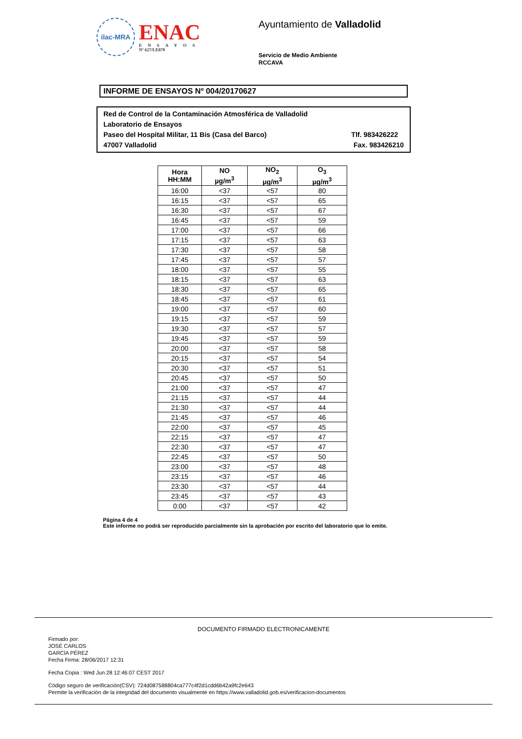ilac-MRA
ENAC
ENSAYOS
Nº 627/LE870
Ayuntamiento de Valladolid
Servicio de Medio Ambiente
RCCAVA
INFORME DE ENSAYOS Nº 004/20170627
Red de Control de la Contaminación Atmosférica de Valladolid
Laboratorio de Ensayos
Paseo del Hospital Militar, 11 Bis (Casa del Barco) Tlf. 983426222
47007 Valladolid Fax. 983426210
| Hora HH:MM | NO µg/m<sup>3</sup> | NO<sub>2</sub> µg/m<sup>3</sup> | O<sub>3</sub> µg/m<sup>3</sup> |
| --- | --- | --- | --- |
| 16:00 | <37 | <57 | 80 |
| 16:15 | <37 | <57 | 65 |
| 16:30 | <37 | <57 | 67 |
| 16:45 | <37 | <57 | 59 |
| 17:00 | <37 | <57 | 66 |
| 17:15 | <37 | <57 | 63 |
| 17:30 | <37 | <57 | 58 |
| 17:45 | <37 | <57 | 57 |
| 18:00 | <37 | <57 | 55 |
| 18:15 | <37 | <57 | 63 |
| 18:30 | <37 | <57 | 65 |
| 18:45 | <37 | <57 | 61 |
| 19:00 | <37 | <57 | 60 |
| 19:15 | <37 | <57 | 59 |
| 19:30 | <37 | <57 | 57 |
| 19:45 | <37 | <57 | 59 |
| 20:00 | <37 | <57 | 58 |
| 20:15 | <37 | <57 | 54 |
| 20:30 | <37 | <57 | 51 |
| 20:45 | <37 | <57 | 50 |
| 21:00 | <37 | <57 | 47 |
| 21:15 | <37 | <57 | 44 |
| 21:30 | <37 | <57 | 44 |
| 21:45 | <37 | <57 | 46 |
| 22:00 | <37 | <57 | 45 |
| 22:15 | <37 | <57 | 47 |
| 22:30 | <37 | <57 | 47 |
| 22:45 | <37 | <57 | 50 |
| 23:00 | <37 | <57 | 48 |
| 23:15 | <37 | <57 | 46 |
| 23:30 | <37 | <57 | 44 |
| 23:45 | <37 | <57 | 43 |
| 0:00 | <37 | <57 | 42 |
Página 4 de 4
Este informe no podrá ser reproducido parcialmente sin la aprobación por escrito del laboratorio que lo emite.
DOCUMENTO FIRMADO ELECTRONICAMENTE
Firmado por:
JOSÉ CARLOS
GARCÍA PÉREZ
Fecha Firma: 28/06/2017 12:31
Fecha Copia : Wed Jun 28 12:46:07 CEST 2017
Código seguro de verificación(CSV): 724d087588804ca777c4f2d1cdd6b42a9fc2e643
Permite la verificación de la integridad del documento visualmente en https://www.valladolid.gob.es/verificacion-documentos